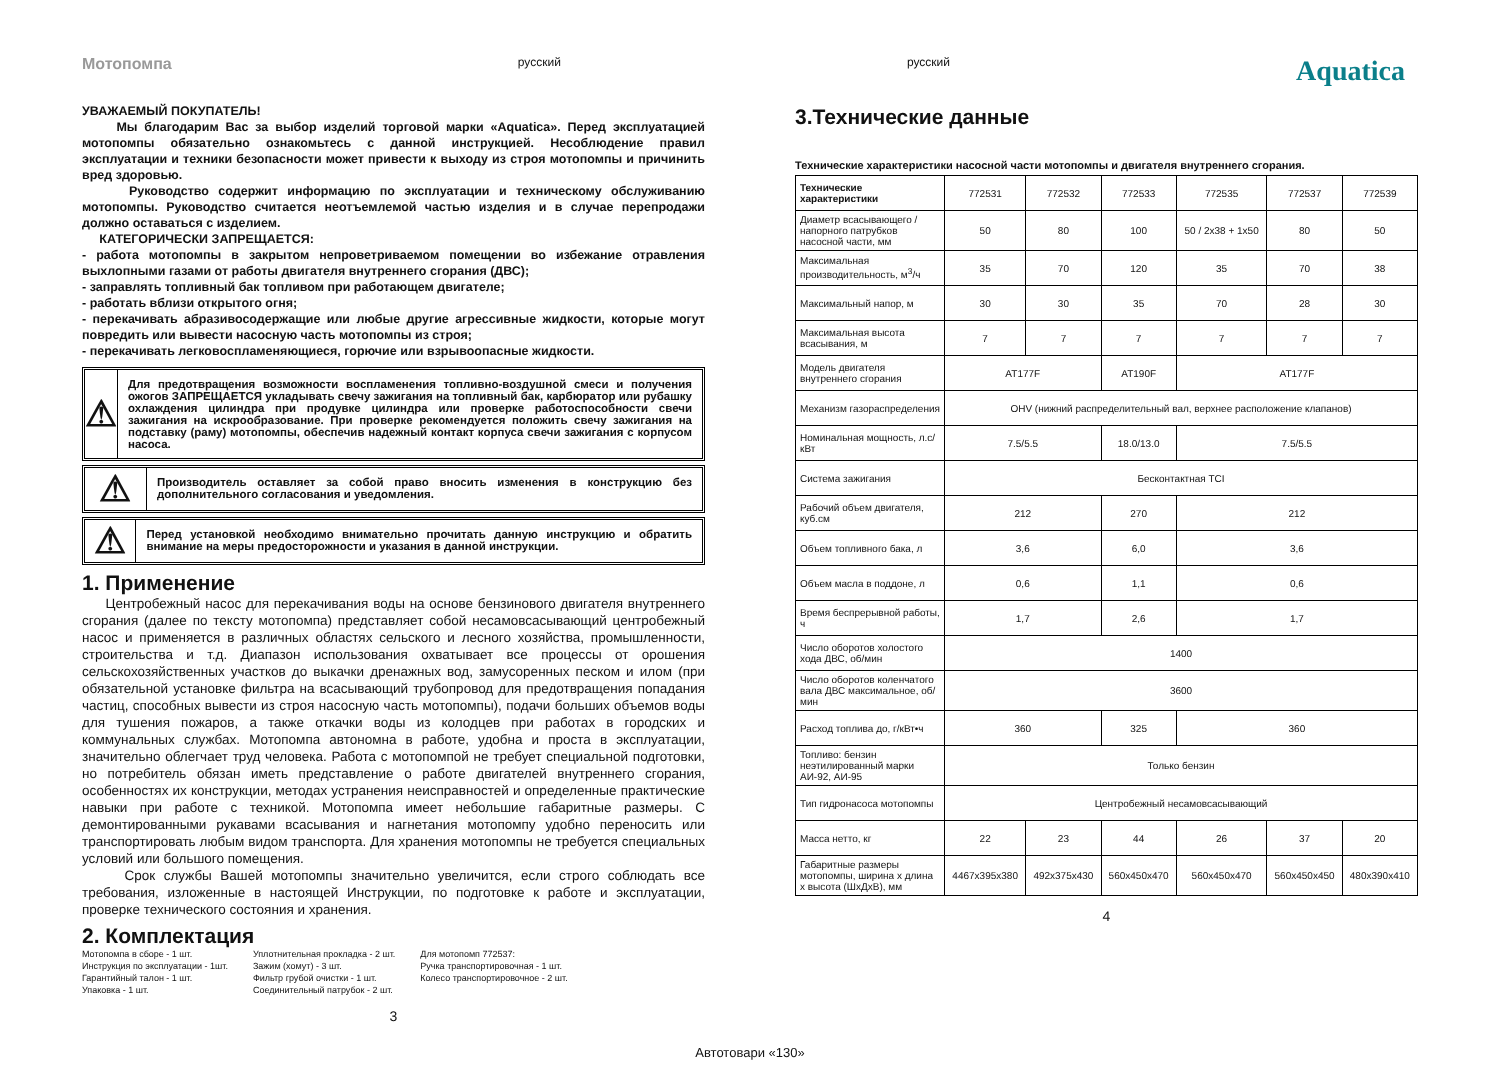Мотопомпа русский русский Aquatica
УВАЖАЕМЫЙ ПОКУПАТЕЛЬ!
Мы благодарим Вас за выбор изделий торговой марки «Aquatica». Перед эксплуатацией мотопомпы обязательно ознакомьтесь с данной инструкцией. Несоблюдение правил эксплуатации и техники безопасности может привести к выходу из строя мотопомпы и причинить вред здоровью.
Руководство содержит информацию по эксплуатации и техническому обслуживанию мотопомпы. Руководство считается неотъемлемой частью изделия и в случае перепродажи должно оставаться с изделием.
КАТЕГОРИЧЕСКИ ЗАПРЕЩАЕТСЯ:
- работа мотопомпы в закрытом непроветриваемом помещении во избежание отравления выхлопными газами от работы двигателя внутреннего сгорания (ДВС);
- заправлять топливный бак топливом при работающем двигателе;
- работать вблизи открытого огня;
- перекачивать абразивосодержащие или любые другие агрессивные жидкости, которые могут повредить или вывести насосную часть мотопомпы из строя;
- перекачивать легковоспламеняющиеся, горючие или взрывоопасные жидкости.
⚠
Для предотвращения возможности воспламенения топливно-воздушной смеси и получения ожогов ЗАПРЕЩАЕТСЯ укладывать свечу зажигания на топливный бак, карбюратор или рубашку охлаждения цилиндра при продувке цилиндра или проверке работоспособности свечи зажигания на искрообразование. При проверке рекомендуется положить свечу зажигания на подставку (раму) мотопомпы, обеспечив надежный контакт корпуса свечи зажигания с корпусом насоса.
⚠
Производитель оставляет за собой право вносить изменения в конструкцию без дополнительного согласования и уведомления.
⚠
Перед установкой необходимо внимательно прочитать данную инструкцию и обратить внимание на меры предосторожности и указания в данной инструкции.
1. Применение
Центробежный насос для перекачивания воды на основе бензинового двигателя внутреннего сгорания (далее по тексту мотопомпа) представляет собой несамовсасывающий центробежный насос и применяется в различных областях сельского и лесного хозяйства, промышленности, строительства и т.д. Диапазон использования охватывает все процессы от орошения сельскохозяйственных участков до выкачки дренажных вод, замусоренных песком и илом (при обязательной установке фильтра на всасывающий трубопровод для предотвращения попадания частиц, способных вывести из строя насосную часть мотопомпы), подачи больших объемов воды для тушения пожаров, а также откачки воды из колодцев при работах в городских и коммунальных службах. Мотопомпа автономна в работе, удобна и проста в эксплуатации, значительно облегчает труд человека. Работа с мотопомпой не требует специальной подготовки, но потребитель обязан иметь представление о работе двигателей внутреннего сгорания, особенностях их конструкции, методах устранения неисправностей и определенные практические навыки при работе с техникой. Мотопомпа имеет небольшие габаритные размеры. С демонтированными рукавами всасывания и нагнетания мотопомпу удобно переносить или транспортировать любым видом транспорта. Для хранения мотопомпы не требуется специальных условий или большого помещения.
Срок службы Вашей мотопомпы значительно увеличится, если строго соблюдать все требования, изложенные в настоящей Инструкции, по подготовке к работе и эксплуатации, проверке технического состояния и хранения.
2. Комплектация
Мотопомпа в сборе - 1 шт.
Инструкция по эксплуатации - 1шт.
Гарантийный талон - 1 шт.
Упаковка - 1 шт.
Уплотнительная прокладка - 2 шт.
Зажим (хомут) - 3 шт.
Фильтр грубой очистки - 1 шт.
Соединительный патрубок - 2 шт.
Для мотопомп 772537:
Ручка транспортировочная - 1 шт.
Колесо транспортировочное - 2 шт.
3
3.Технические данные
Технические характеристики насосной части мотопомпы и двигателя внутреннего сгорания.
| Технические характеристики | 772531 | 772532 | 772533 | 772535 | 772537 | 772539 |
| Диаметр всасывающего /напорного патрубков насосной части, мм | 50 | 80 | 100 | 50 / 2x38 + 1x50 | 80 | 50 |
| Максимальная производительность, м<sup>3</sup>/ч | 35 | 70 | 120 | 35 | 70 | 38 |
| Максимальный напор, м | 30 | 30 | 35 | 70 | 28 | 30 |
| Максимальная высота всасывания, м | 7 | 7 | 7 | 7 | 7 | 7 |
| Модель двигателя внутреннего сгорания | AT177F | | AT190F | AT177F | | |
| Механизм газораспределения | OHV (нижний распределительный вал, верхнее расположение клапанов) | | | | | |
| Номинальная мощность, л.с/кВт | 7.5/5.5 | | 18.0/13.0 | 7.5/5.5 | | |
| Система зажигания | Бесконтактная TCI | | | | | |
| Рабочий объем двигателя, куб.см | 212 | | 270 | 212 | | |
| Объем топливного бака, л | 3,6 | | 6,0 | 3,6 | | |
| Объем масла в поддоне, л | 0,6 | | 1,1 | 0,6 | | |
| Время беспрерывной работы, ч | 1,7 | | 2,6 | 1,7 | | |
| Число оборотов холостого хода ДВС, об/мин | 1400 | | | | | |
| Число оборотов коленчатого вала ДВС максимальное, об/мин | 3600 | | | | | |
| Расход топлива до, г/кВт•ч | 360 | | 325 | 360 | | |
| Топливо: бензин неэтилированный марки АИ-92, АИ-95 | Только бензин | | | | | |
| Тип гидронасоса мотопомпы | Центробежный несамовсасывающий | | | | | |
| Масса нетто, кг | 22 | 23 | 44 | 26 | 37 | 20 |
| Габаритные размеры мотопомпы, ширина х длина х высота (ШхДхВ), мм | 4467x395x380 | 492x375x430 | 560x450x470 | 560x450x470 | 560x450x450 | 480x390x410 |
4
Автотовари «130»